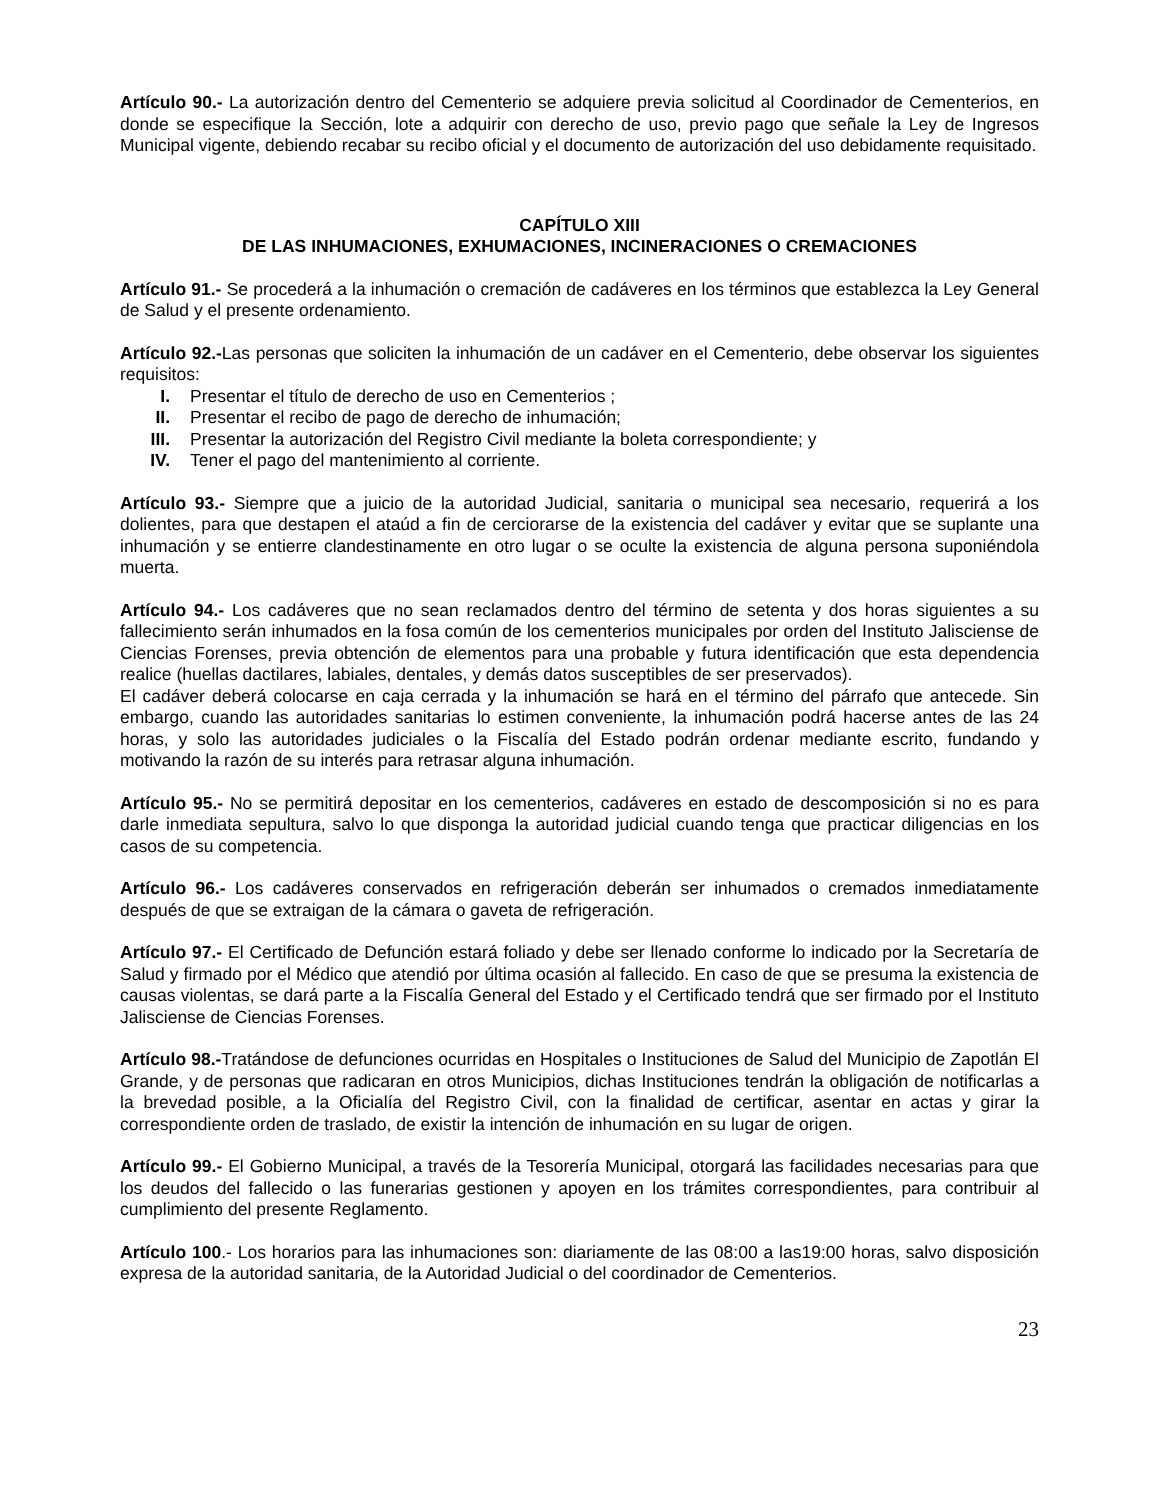Artículo 90.- La autorización dentro del Cementerio se adquiere previa solicitud al Coordinador de Cementerios, en donde se especifique la Sección, lote a adquirir con derecho de uso, previo pago que señale la Ley de Ingresos Municipal vigente, debiendo recabar su recibo oficial y el documento de autorización del uso debidamente requisitado.
CAPÍTULO XIII
DE LAS INHUMACIONES, EXHUMACIONES, INCINERACIONES O CREMACIONES
Artículo 91.- Se procederá a la inhumación o cremación de cadáveres en los términos que establezca la Ley General de Salud y el presente ordenamiento.
Artículo 92.-Las personas que soliciten la inhumación de un cadáver en el Cementerio, debe observar los siguientes requisitos:
I. Presentar el título de derecho de uso en Cementerios ;
II. Presentar el recibo de pago de derecho de inhumación;
III. Presentar la autorización del Registro Civil mediante la boleta correspondiente; y
IV. Tener el pago del mantenimiento al corriente.
Artículo 93.- Siempre que a juicio de la autoridad Judicial, sanitaria o municipal sea necesario, requerirá a los dolientes, para que destapen el ataúd a fin de cerciorarse de la existencia del cadáver y evitar que se suplante una inhumación y se entierre clandestinamente en otro lugar o se oculte la existencia de alguna persona suponiéndola muerta.
Artículo 94.- Los cadáveres que no sean reclamados dentro del término de setenta y dos horas siguientes a su fallecimiento serán inhumados en la fosa común de los cementerios municipales por orden del Instituto Jalisciense de Ciencias Forenses, previa obtención de elementos para una probable y futura identificación que esta dependencia realice (huellas dactilares, labiales, dentales, y demás datos susceptibles de ser preservados).
El cadáver deberá colocarse en caja cerrada y la inhumación se hará en el término del párrafo que antecede. Sin embargo, cuando las autoridades sanitarias lo estimen conveniente, la inhumación podrá hacerse antes de las 24 horas, y solo las autoridades judiciales o la Fiscalía del Estado podrán ordenar mediante escrito, fundando y motivando la razón de su interés para retrasar alguna inhumación.
Artículo 95.- No se permitirá depositar en los cementerios, cadáveres en estado de descomposición si no es para darle inmediata sepultura, salvo lo que disponga la autoridad judicial cuando tenga que practicar diligencias en los casos de su competencia.
Artículo 96.- Los cadáveres conservados en refrigeración deberán ser inhumados o cremados inmediatamente después de que se extraigan de la cámara o gaveta de refrigeración.
Artículo 97.- El Certificado de Defunción estará foliado y debe ser llenado conforme lo indicado por la Secretaría de Salud y firmado por el Médico que atendió por última ocasión al fallecido. En caso de que se presuma la existencia de causas violentas, se dará parte a la Fiscalía General del Estado y el Certificado tendrá que ser firmado por el Instituto Jalisciense de Ciencias Forenses.
Artículo 98.-Tratándose de defunciones ocurridas en Hospitales o Instituciones de Salud del Municipio de Zapotlán El Grande, y de personas que radicaran en otros Municipios, dichas Instituciones tendrán la obligación de notificarlas a la brevedad posible, a la Oficialía del Registro Civil, con la finalidad de certificar, asentar en actas y girar la correspondiente orden de traslado, de existir la intención de inhumación en su lugar de origen.
Artículo 99.- El Gobierno Municipal, a través de la Tesorería Municipal, otorgará las facilidades necesarias para que los deudos del fallecido o las funerarias gestionen y apoyen en los trámites correspondientes, para contribuir al cumplimiento del presente Reglamento.
Artículo 100.- Los horarios para las inhumaciones son: diariamente de las 08:00 a las19:00 horas, salvo disposición expresa de la autoridad sanitaria, de la Autoridad Judicial o del coordinador de Cementerios.
23